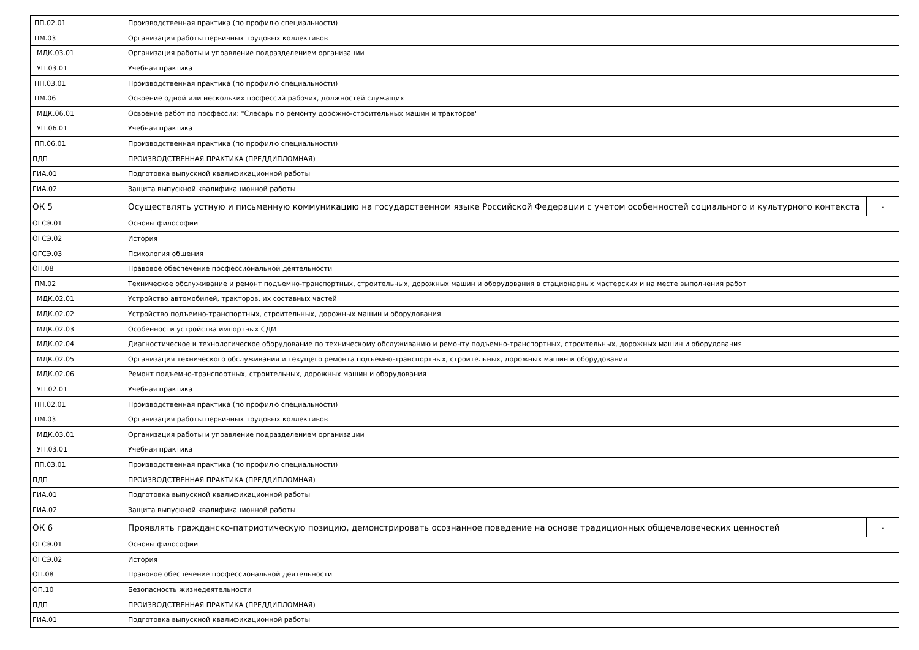| ПП.02.01 | Производственная практика (по профилю специальности) | |
| ПМ.03 | Организация работы первичных трудовых коллективов | |
| МДК.03.01 | Организация работы и управление подразделением организации | |
| УП.03.01 | Учебная практика | |
| ПП.03.01 | Производственная практика (по профилю специальности) | |
| ПМ.06 | Освоение одной или нескольких профессий рабочих, должностей служащих | |
| МДК.06.01 | Освоение работ по профессии: "Слесарь по ремонту дорожно-строительных машин и тракторов" | |
| УП.06.01 | Учебная практика | |
| ПП.06.01 | Производственная практика (по профилю специальности) | |
| ПДП | ПРОИЗВОДСТВЕННАЯ ПРАКТИКА (ПРЕДДИПЛОМНАЯ) | |
| ГИА.01 | Подготовка выпускной квалификационной работы | |
| ГИА.02 | Защита выпускной квалификационной работы | |
| ОК 5 | Осуществлять устную и письменную коммуникацию на государственном языке Российской Федерации с учетом особенностей социального и культурного контекста | - |
| ОГСЭ.01 | Основы философии | |
| ОГСЭ.02 | История | |
| ОГСЭ.03 | Психология общения | |
| ОП.08 | Правовое обеспечение профессиональной деятельности | |
| ПМ.02 | Техническое обслуживание и ремонт подъемно-транспортных, строительных, дорожных машин и оборудования в стационарных мастерских и на месте выполнения работ | |
| МДК.02.01 | Устройство автомобилей, тракторов, их составных частей | |
| МДК.02.02 | Устройство подъемно-транспортных, строительных, дорожных машин и оборудования | |
| МДК.02.03 | Особенности устройства импортных СДМ | |
| МДК.02.04 | Диагностическое и технологическое оборудование по техническому обслуживанию и ремонту подъемно-транспортных, строительных, дорожных машин и оборудования | |
| МДК.02.05 | Организация технического обслуживания и текущего ремонта подъемно-транспортных, строительных, дорожных машин и оборудования | |
| МДК.02.06 | Ремонт подъемно-транспортных, строительных, дорожных машин и оборудования | |
| УП.02.01 | Учебная практика | |
| ПП.02.01 | Производственная практика (по профилю специальности) | |
| ПМ.03 | Организация работы первичных трудовых коллективов | |
| МДК.03.01 | Организация работы и управление подразделением организации | |
| УП.03.01 | Учебная практика | |
| ПП.03.01 | Производственная практика (по профилю специальности) | |
| ПДП | ПРОИЗВОДСТВЕННАЯ ПРАКТИКА (ПРЕДДИПЛОМНАЯ) | |
| ГИА.01 | Подготовка выпускной квалификационной работы | |
| ГИА.02 | Защита выпускной квалификационной работы | |
| ОК 6 | Проявлять гражданско-патриотическую позицию, демонстрировать осознанное поведение на основе традиционных общечеловеческих ценностей | - |
| ОГСЭ.01 | Основы философии | |
| ОГСЭ.02 | История | |
| ОП.08 | Правовое обеспечение профессиональной деятельности | |
| ОП.10 | Безопасность жизнедеятельности | |
| ПДП | ПРОИЗВОДСТВЕННАЯ ПРАКТИКА (ПРЕДДИПЛОМНАЯ) | |
| ГИА.01 | Подготовка выпускной квалификационной работы | |